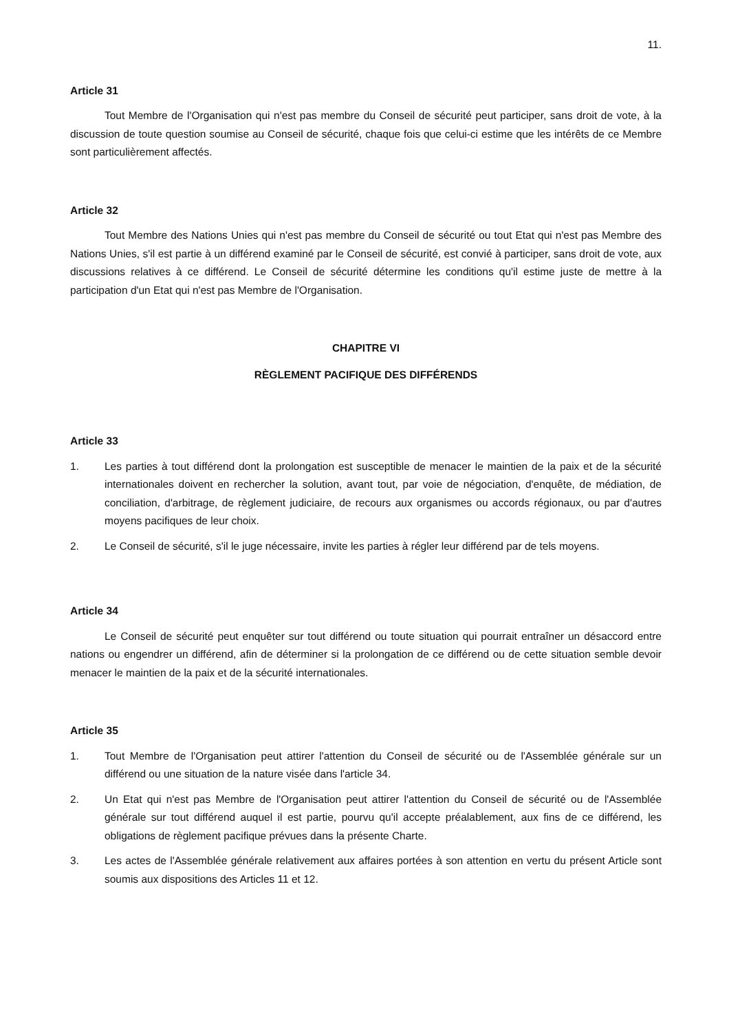11.
Article 31
Tout Membre de l'Organisation qui n'est pas membre du Conseil de sécurité peut participer, sans droit de vote, à la discussion de toute question soumise au Conseil de sécurité, chaque fois que celui-ci estime que les intérêts de ce Membre sont particulièrement affectés.
Article 32
Tout Membre des Nations Unies qui n'est pas membre du Conseil de sécurité ou tout Etat qui n'est pas Membre des Nations Unies, s'il est partie à un différend examiné par le Conseil de sécurité, est convié à participer, sans droit de vote, aux discussions relatives à ce différend. Le Conseil de sécurité détermine les conditions qu'il estime juste de mettre à la participation d'un Etat qui n'est pas Membre de l'Organisation.
CHAPITRE VI
RÈGLEMENT PACIFIQUE DES DIFFÉRENDS
Article 33
1. Les parties à tout différend dont la prolongation est susceptible de menacer le maintien de la paix et de la sécurité internationales doivent en rechercher la solution, avant tout, par voie de négociation, d'enquête, de médiation, de conciliation, d'arbitrage, de règlement judiciaire, de recours aux organismes ou accords régionaux, ou par d'autres moyens pacifiques de leur choix.
2. Le Conseil de sécurité, s'il le juge nécessaire, invite les parties à régler leur différend par de tels moyens.
Article 34
Le Conseil de sécurité peut enquêter sur tout différend ou toute situation qui pourrait entraîner un désaccord entre nations ou engendrer un différend, afin de déterminer si la prolongation de ce différend ou de cette situation semble devoir menacer le maintien de la paix et de la sécurité internationales.
Article 35
1. Tout Membre de l'Organisation peut attirer l'attention du Conseil de sécurité ou de l'Assemblée générale sur un différend ou une situation de la nature visée dans l'article 34.
2. Un Etat qui n'est pas Membre de l'Organisation peut attirer l'attention du Conseil de sécurité ou de l'Assemblée générale sur tout différend auquel il est partie, pourvu qu'il accepte préalablement, aux fins de ce différend, les obligations de règlement pacifique prévues dans la présente Charte.
3. Les actes de l'Assemblée générale relativement aux affaires portées à son attention en vertu du présent Article sont soumis aux dispositions des Articles 11 et 12.